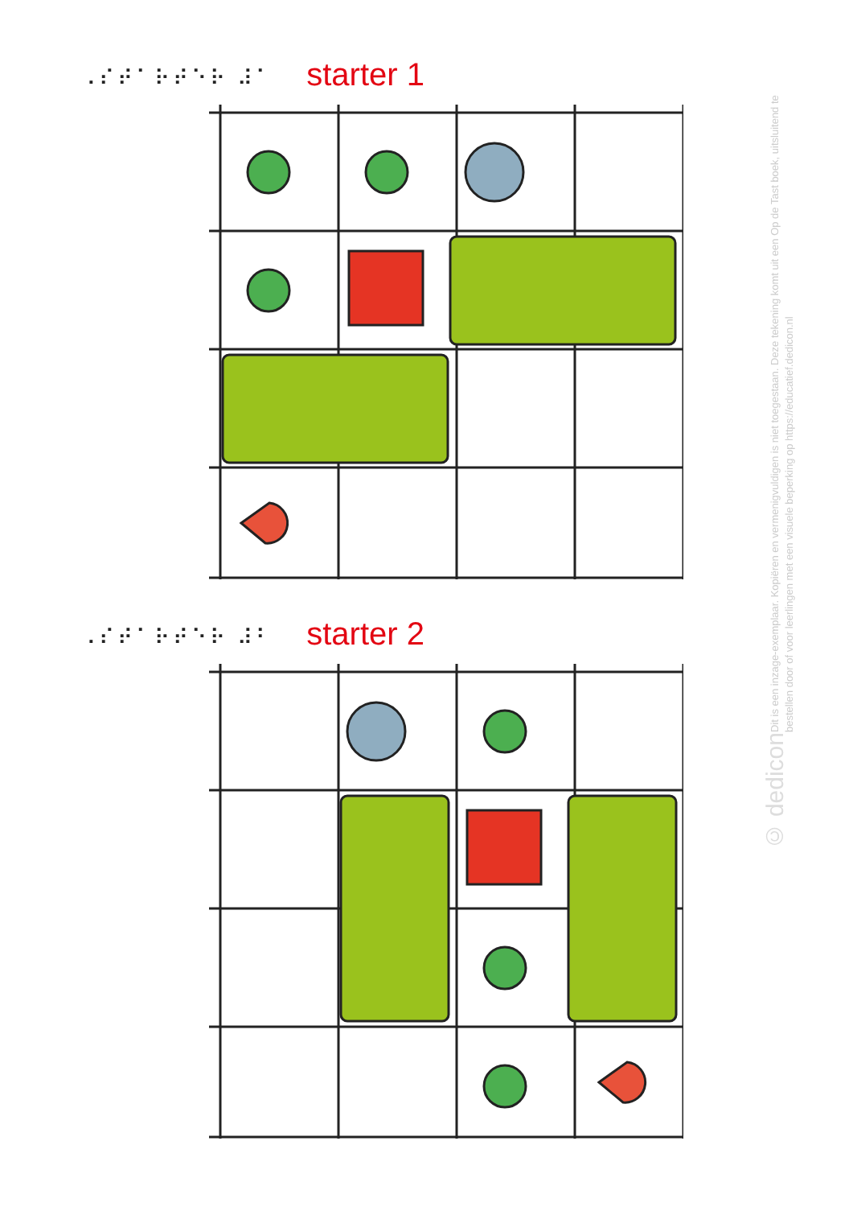⠠⠎⠞⠁⠗⠞⠑⠗ ⠼⠁ starter 1
⠠⠎⠞⠁⠗⠞⠑⠗ ⠼⠃ starter 2
Dit is een inzage-exemplaar. Kopiëren en vermenigvuldigen is niet toegestaan. Deze tekening komt uit een Op de Tast boek, uitsluitend te bestellen door of voor leerlingen met een visuele beperking op https://educatief.dedicon.nl
© dedicon